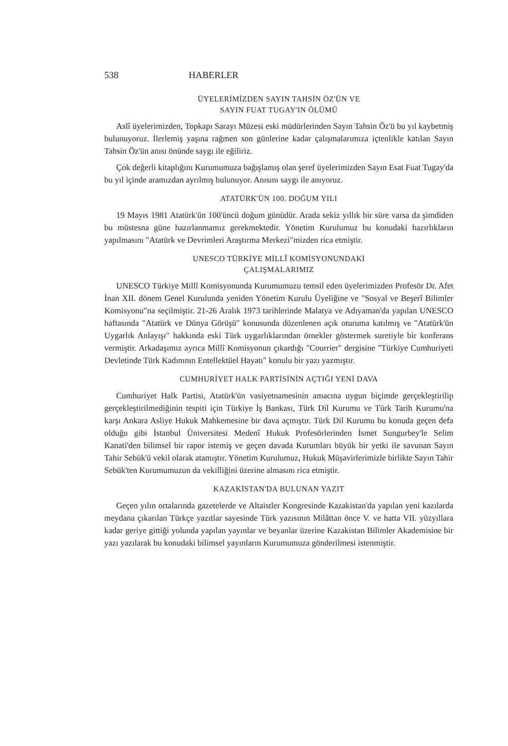538 HABERLER
ÜYELERİMİZDEN SAYIN TAHSİN ÖZ'ÜN VE
SAYIN FUAT TUGAY'IN ÖLÜMÜ
Aslî üyelerimizden, Topkapı Sarayı Müzesi eski müdürlerinden Sayın Tahsin Öz'ü bu yıl kaybetmiş bulunuyoruz. İlerlemiş yaşına rağmen son günlerine kadar çalışmalarımıza içtenlikle katılan Sayın Tahsin Öz'ün anısı önünde saygı ile eğiliriz.
Çok değerli kitaplığını Kurumumuza bağışlamış olan şeref üyelerimizden Sayın Esat Fuat Tugay'da bu yıl içinde aramızdan ayrılmış bulunuyor. Anısını saygı ile anıyoruz.
ATATÜRK'ÜN 100. DOĞUM YILI
19 Mayıs 1981 Atatürk'ün 100'üncü doğum günüdür. Arada sekiz yıllık bir süre varsa da şimdiden bu müstesna güne hazırlanmamız gerekmektedir. Yönetim Kurulumuz bu konudaki hazırlıkların yapılmasını "Atatürk ve Devrimleri Araştırma Merkezi"mizden rica etmiştir.
UNESCO TÜRKİYE MİLLÎ KOMİSYONUNDAKİ
ÇALIŞMALARIMIZ
UNESCO Türkiye Millî Komisyonunda Kurumumuzu temsil eden üyelerimizden Profesör Dr. Afet İnan XII. dönem Genel Kurulunda yeniden Yönetim Kurulu Üyeliğine ve "Sosyal ve Beşerî Bilimler Komisyonu"na seçilmiştir. 21-26 Aralık 1973 tarihlerinde Malatya ve Adıyaman'da yapılan UNESCO haftasında "Atatürk ve Dünya Görüşü" konusunda düzenlenen açık oturuma katılmış ve "Atatürk'ün Uygarlık Anlayışı" hakkında eski Türk uygarlıklarından örnekler göstermek suretiyle bir konferans vermiştir. Arkadaşımız ayrıca Millî Komisyonun çıkardığı "Courrier" dergisine "Türkiye Cumhuriyeti Devletinde Türk Kadınının Entellektüel Hayatı" konulu bir yazı yazmıştır.
CUMHURİYET HALK PARTİSİNİN AÇTIĞI YENİ DAVA
Cumhuriyet Halk Partisi, Atatürk'ün vasiyetnamesinin amacına uygun biçimde gerçekleştirilip gerçekleştirilmediğinin tespiti için Türkiye İş Bankası, Türk Dil Kurumu ve Türk Tarih Kurumu'na karşı Ankara Asliye Hukuk Mahkemesine bir dava açmıştır. Türk Dil Kurumu bu konuda geçen defa olduğu gibi İstanbul Üniversitesi Medenî Hukuk Profesörlerinden İsmet Sungurbey'le Selim Kanati'den bilimsel bir rapor istemiş ve geçen davada Kurumları büyük bir yetki ile savunan Sayın Tahir Sebük'ü vekil olarak atamıştır. Yönetim Kurulumuz, Hukuk Müşavirlerimizle birlikte Sayın Tahir Sebük'ten Kurumumuzun da vekilliğini üzerine almasını rica etmiştir.
KAZAKİSTAN'DA BULUNAN YAZIT
Geçen yılın ortalarında gazetelerde ve Altaistler Kongresinde Kazakistan'da yapılan yeni kazılarda meydana çıkarılan Türkçe yazıtlar sayesinde Türk yazısının Milâttan önce V. ve hatta VII. yüzyıllara kadar geriye gittiği yolunda yapılan yayınlar ve beyanlar üzerine Kazakistan Bilimler Akademisine bir yazı yazılarak bu konudaki bilimsel yayınların Kurumumuza gönderilmesi istenmiştir.